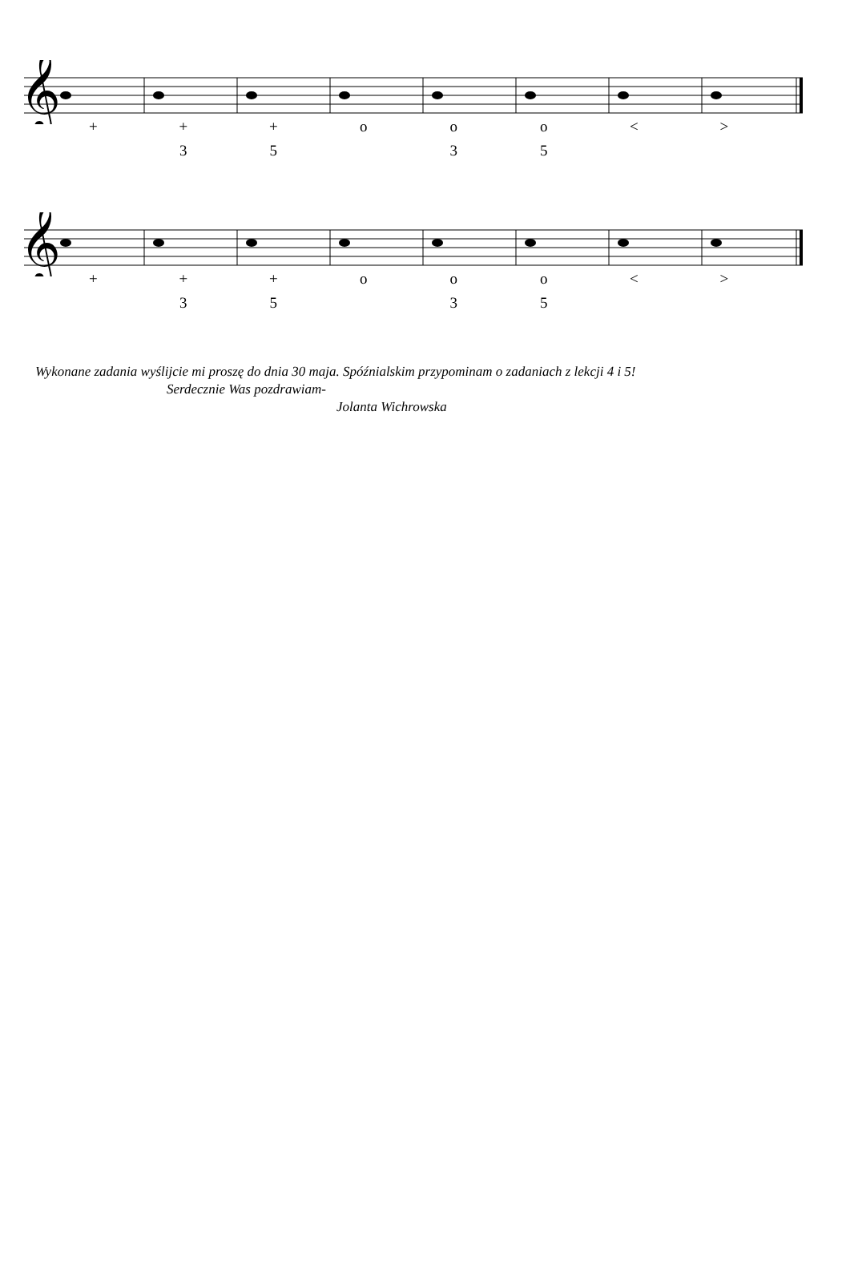𝄞
+ + + ooo < >
35 35
𝄞
+ + + ooo < >
35 35
Wykonane zadania wyślijcie mi proszę do dnia 30 maja. Spóźnialskim przypominam o zadaniach z lekcji 4 i 5!
Serdecznie Was pozdrawiam-
Jolanta Wichrowska